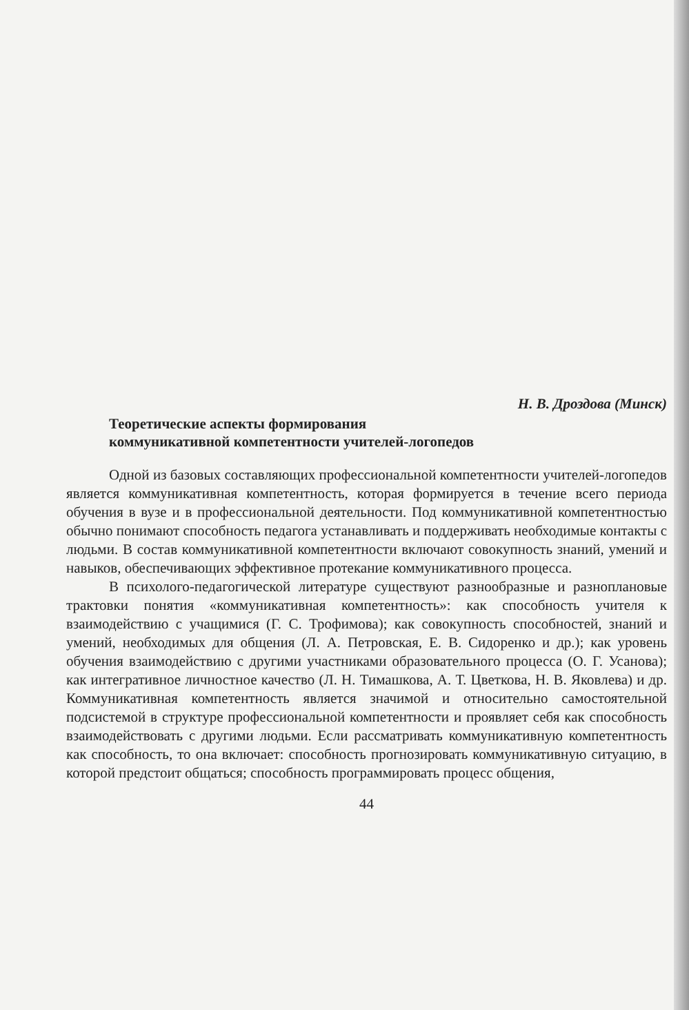Н. В. Дроздова (Минск)
Теоретические аспекты формирования
коммуникативной компетентности учителей-логопедов
Одной из базовых составляющих профессиональной компетентности учителей-логопедов является коммуникативная компетентность, которая формируется в течение всего периода обучения в вузе и в профессиональной деятельности. Под коммуникативной компетентностью обычно понимают способность педагога устанавливать и поддерживать необходимые контакты с людьми. В состав коммуникативной компетентности включают совокупность знаний, умений и навыков, обеспечивающих эффективное протекание коммуникативного процесса.
В психолого-педагогической литературе существуют разнообразные и разноплановые трактовки понятия «коммуникативная компетентность»: как способность учителя к взаимодействию с учащимися (Г. С. Трофимова); как совокупность способностей, знаний и умений, необходимых для общения (Л. А. Петровская, Е. В. Сидоренко и др.); как уровень обучения взаимодействию с другими участниками образовательного процесса (О. Г. Усанова); как интегративное личностное качество (Л. Н. Тимашкова, А. Т. Цветкова, Н. В. Яковлева) и др. Коммуникативная компетентность является значимой и относительно самостоятельной подсистемой в структуре профессиональной компетентности и проявляет себя как способность взаимодействовать с другими людьми. Если рассматривать коммуникативную компетентность как способность, то она включает: способность прогнозировать коммуникативную ситуацию, в которой предстоит общаться; способность программировать процесс общения,
44